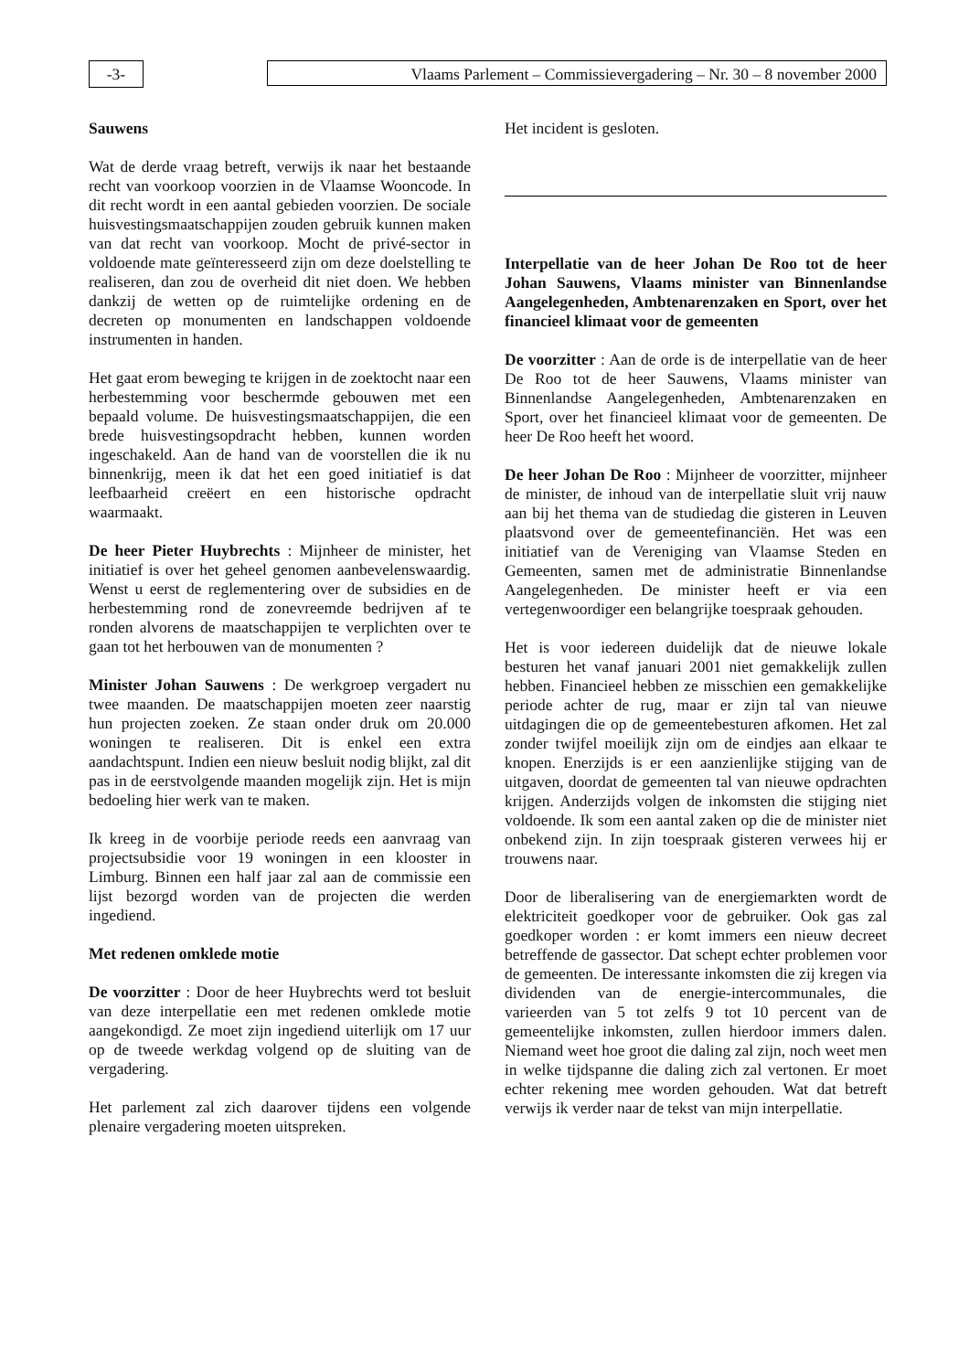-3- Vlaams Parlement – Commissievergadering – Nr. 30 – 8 november 2000
Sauwens
Wat de derde vraag betreft, verwijs ik naar het bestaande recht van voorkoop voorzien in de Vlaamse Wooncode. In dit recht wordt in een aantal gebieden voorzien. De sociale huisvestingsmaatschappijen zouden gebruik kunnen maken van dat recht van voorkoop. Mocht de privé-sector in voldoende mate geïnteresseerd zijn om deze doelstelling te realiseren, dan zou de overheid dit niet doen. We hebben dankzij de wetten op de ruimtelijke ordening en de decreten op monumenten en landschappen voldoende instrumenten in handen.
Het gaat erom beweging te krijgen in de zoektocht naar een herbestemming voor beschermde gebouwen met een bepaald volume. De huisvestingsmaatschappijen, die een brede huisvestingsopdracht hebben, kunnen worden ingeschakeld. Aan de hand van de voorstellen die ik nu binnenkrijg, meen ik dat het een goed initiatief is dat leefbaarheid creëert en een historische opdracht waarmaakt.
De heer Pieter Huybrechts : Mijnheer de minister, het initiatief is over het geheel genomen aanbevelenswaardig. Wenst u eerst de reglementering over de subsidies en de herbestemming rond de zonevreemde bedrijven af te ronden alvorens de maatschappijen te verplichten over te gaan tot het herbouwen van de monumenten ?
Minister Johan Sauwens : De werkgroep vergadert nu twee maanden. De maatschappijen moeten zeer naarstig hun projecten zoeken. Ze staan onder druk om 20.000 woningen te realiseren. Dit is enkel een extra aandachtspunt. Indien een nieuw besluit nodig blijkt, zal dit pas in de eerstvolgende maanden mogelijk zijn. Het is mijn bedoeling hier werk van te maken.
Ik kreeg in de voorbije periode reeds een aanvraag van projectsubsidie voor 19 woningen in een klooster in Limburg. Binnen een half jaar zal aan de commissie een lijst bezorgd worden van de projecten die werden ingediend.
Met redenen omklede motie
De voorzitter : Door de heer Huybrechts werd tot besluit van deze interpellatie een met redenen omklede motie aangekondigd. Ze moet zijn ingediend uiterlijk om 17 uur op de tweede werkdag volgend op de sluiting van de vergadering.
Het parlement zal zich daarover tijdens een volgende plenaire vergadering moeten uitspreken.
Het incident is gesloten.
Interpellatie van de heer Johan De Roo tot de heer Johan Sauwens, Vlaams minister van Binnenlandse Aangelegenheden, Ambtenarenzaken en Sport, over het financieel klimaat voor de gemeenten
De voorzitter : Aan de orde is de interpellatie van de heer De Roo tot de heer Sauwens, Vlaams minister van Binnenlandse Aangelegenheden, Ambtenarenzaken en Sport, over het financieel klimaat voor de gemeenten. De heer De Roo heeft het woord.
De heer Johan De Roo : Mijnheer de voorzitter, mijnheer de minister, de inhoud van de interpellatie sluit vrij nauw aan bij het thema van de studiedag die gisteren in Leuven plaatsvond over de gemeentefinanciën. Het was een initiatief van de Vereniging van Vlaamse Steden en Gemeenten, samen met de administratie Binnenlandse Aangelegenheden. De minister heeft er via een vertegenwoordiger een belangrijke toespraak gehouden.
Het is voor iedereen duidelijk dat de nieuwe lokale besturen het vanaf januari 2001 niet gemakkelijk zullen hebben. Financieel hebben ze misschien een gemakkelijke periode achter de rug, maar er zijn tal van nieuwe uitdagingen die op de gemeentebesturen afkomen. Het zal zonder twijfel moeilijk zijn om de eindjes aan elkaar te knopen. Enerzijds is er een aanzienlijke stijging van de uitgaven, doordat de gemeenten tal van nieuwe opdrachten krijgen. Anderzijds volgen de inkomsten die stijging niet voldoende. Ik som een aantal zaken op die de minister niet onbekend zijn. In zijn toespraak gisteren verwees hij er trouwens naar.
Door de liberalisering van de energiemarkten wordt de elektriciteit goedkoper voor de gebruiker. Ook gas zal goedkoper worden : er komt immers een nieuw decreet betreffende de gassector. Dat schept echter problemen voor de gemeenten. De interessante inkomsten die zij kregen via dividenden van de energie-intercommunales, die varieerden van 5 tot zelfs 9 tot 10 percent van de gemeentelijke inkomsten, zullen hierdoor immers dalen. Niemand weet hoe groot die daling zal zijn, noch weet men in welke tijdspanne die daling zich zal vertonen. Er moet echter rekening mee worden gehouden. Wat dat betreft verwijs ik verder naar de tekst van mijn interpellatie.